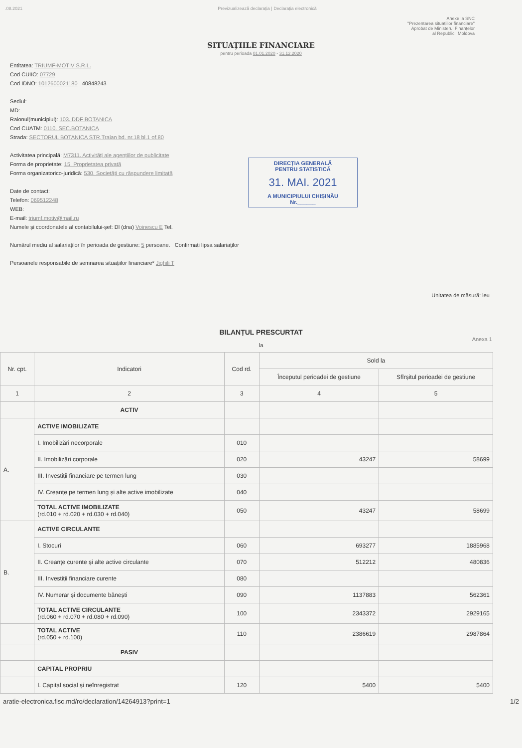.08.2021 Previzualizează declarația | Declarația electronică
Anexe la SNC
"Prezentarea situațiilor financiare"
Aprobat de Ministerul Finanțelor
al Republicii Moldova
SITUAȚIILE FINANCIARE
pentru perioada 01.01.2020 - 31.12.2020
Entitatea: TRIUMF-MOTIV S.R.L.
Cod CUIIO: 07729
Cod IDNO: 1012600021180 40848243
Sediul:
MD:
Raionul(municipiul): 103. DDF BOTANICA
Cod CUATM: 0110. SEC.BOTANICA
Strada: SECTORUL BOTANICA STR.Traian bd. nr.18 bl.1 of.80
Activitatea principală: M7311. Activități ale agențiilor de publicitate
Forma de proprietate: 15. Proprietatea privată
Forma organizatorico-juridică: 530. Societăți cu răspundere limitată
Date de contact:
Telefon: 069512248
WEB:
E-mail: triumf.motiv@mail.ru
Numele și coordonatele al contabilului-șef: Dl (dna) Voinescu E Tel.
Numărul mediu al salariaților în perioada de gestiune: 5 persoane. Confirmați lipsa salariaților
Persoanele responsabile de semnarea situațiilor financiare* Jighili T
DIRECȚIA GENERALĂ
PENTRU STATISTICĂ
31. MAI. 2021
A MUNICIPIULUI CHIȘINĂU
Nr.______
Unitatea de măsură: leu
BILANȚUL PRESCURTAT
Anexa 1
la
| Nr. cpt. | Indicatori | Cod rd. | Sold la | |
| --- | --- | --- | --- | --- |
| | | | Începutul perioadei de gestiune | Sfîrșitul perioadei de gestiune |
| 1 | 2 | 3 | 4 | 5 |
| | ACTIV | | | |
| A. | ACTIVE IMOBILIZATE | | | |
| | I. Imobilizări necorporale | 010 | | |
| | II. Imobilizări corporale | 020 | 43247 | 58699 |
| | III. Investiții financiare pe termen lung | 030 | | |
| | IV. Creanțe pe termen lung și alte active imobilizate | 040 | | |
| | TOTAL ACTIVE IMOBILIZATE (rd.010 + rd.020 + rd.030 + rd.040) | 050 | 43247 | 58699 |
| B. | ACTIVE CIRCULANTE | | | |
| | I. Stocuri | 060 | 693277 | 1885968 |
| | II. Creanțe curente și alte active circulante | 070 | 512212 | 480836 |
| | III. Investiții financiare curente | 080 | | |
| | IV. Numerar și documente bănești | 090 | 1137883 | 562361 |
| | TOTAL ACTIVE CIRCULANTE (rd.060 + rd.070 + rd.080 + rd.090) | 100 | 2343372 | 2929165 |
| | TOTAL ACTIVE (rd.050 + rd.100) | 110 | 2386619 | 2987864 |
| | PASIV | | | |
| | CAPITAL PROPRIU | | | |
| | I. Capital social și neînregistrat | 120 | 5400 | 5400 |
aratie-electronica.fisc.md/ro/declaration/14264913?print=1 1/2